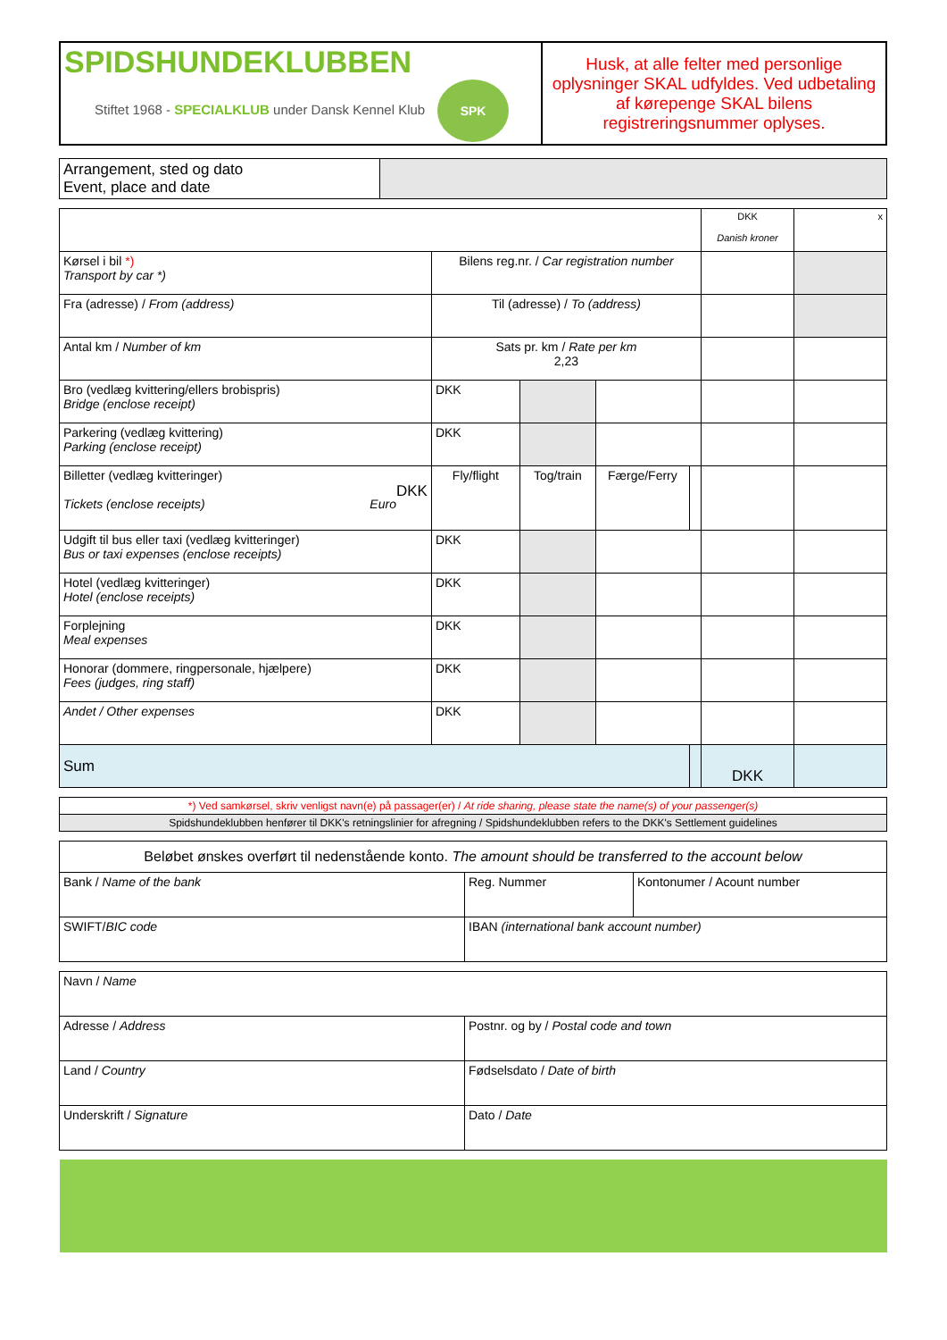| SPIDSHUNDEKLUBBEN Stiftet 1968 - SPECIALKLUB under Dansk Kennel Klub SPK | Husk, at alle felter med personlige oplysninger SKAL udfyldes. Ved udbetaling af kørepenge SKAL bilens registreringsnummer oplyses. |
| Arrangement, sted og dato Event, place and date | |
| | | | | | DKK Danish kroner | x |
| Kørsel i bil *) Transport by car *) | Bilens reg.nr. / Car registration number | | | | | |
| Fra (adresse) / From (address) | Til (adresse) / To (address) | | | | | |
| Antal km / Number of km | Sats pr. km / Rate per km 2,23 | | | | | |
| Bro (vedlæg kvittering/ellers brobispris) Bridge (enclose receipt) | DKK | | | | | |
| Parkering (vedlæg kvittering) Parking (enclose receipt) | DKK | | | | | |
| Billetter (vedlæg kvitteringer) DKK Tickets (enclose receipts) Euro | Fly/flight | Tog/train | Færge/Ferry | | | |
| Udgift til bus eller taxi (vedlæg kvitteringer) Bus or taxi expenses (enclose receipts) | DKK | | | | | |
| Hotel (vedlæg kvitteringer) Hotel (enclose receipts) | DKK | | | | | |
| Forplejning Meal expenses | DKK | | | | | |
| Honorar (dommere, ringpersonale, hjælpere) Fees (judges, ring staff) | DKK | | | | | |
| Andet / Other expenses | DKK | | | | | |
| Sum | | | | | DKK | |
| *) Ved samkørsel, skriv venligst navn(e) på passager(er) / At ride sharing, please state the name(s) of your passenger(s) |
| Spidshundeklubben henfører til DKK's retningslinier for afregning / Spidshundeklubben refers to the DKK's Settlement guidelines |
| Beløbet ønskes overført til nedenstående konto. The amount should be transferred to the account below | | |
| Bank / Name of the bank | Reg. Nummer | Kontonumer / Acount number |
| SWIFT/ BIC code | IBAN (international bank account number) | |
| Navn / Name | |
| Adresse / Address | Postnr. og by / Postal code and town |
| Land / Country | Fødselsdato / Date of birth |
| Underskrift / Signature | Dato / Date |